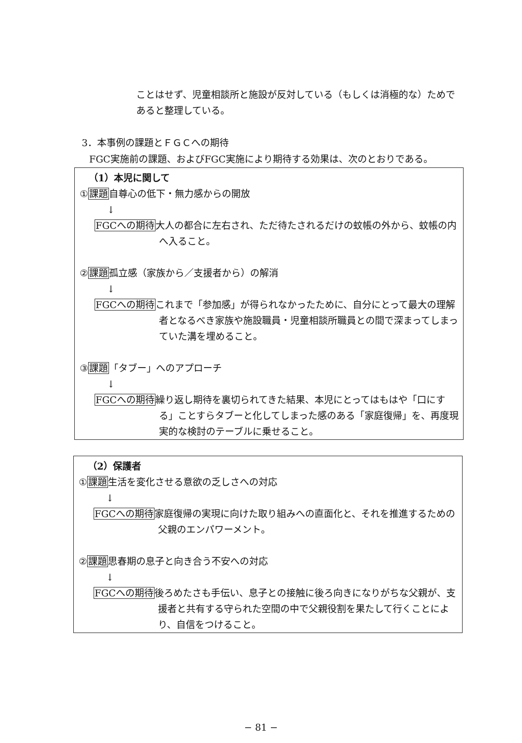ことはせず、児童相談所と施設が反対している（もしくは消極的な）ためであると整理している。
3．本事例の課題とＦＧＣへの期待
FGC実施前の課題、およびFGC実施により期待する効果は、次のとおりである。
（1）本児に関して
①課題自尊心の低下・無力感からの開放
↓
FGCへの期待大人の都合に左右され、ただ待たされるだけの蚊帳の外から、蚊帳の内へ入ること。
②課題孤立感（家族から／支援者から）の解消
↓
FGCへの期待これまで「参加感」が得られなかったために、自分にとって最大の理解者となるべき家族や施設職員・児童相談所職員との間で深まってしまっていた溝を埋めること。
③課題「タブー」へのアプローチ
↓
FGCへの期待繰り返し期待を裏切られてきた結果、本児にとってはもはや「口にする」ことすらタブーと化してしまった感のある「家庭復帰」を、再度現実的な検討のテーブルに乗せること。
（2）保護者
①課題生活を変化させる意欲の乏しさへの対応
↓
FGCへの期待家庭復帰の実現に向けた取り組みへの直面化と、それを推進するための父親のエンパワーメント。
②課題思春期の息子と向き合う不安への対応
↓
FGCへの期待後ろめたさも手伝い、息子との接触に後ろ向きになりがちな父親が、支援者と共有する守られた空間の中で父親役割を果たして行くことにより、自信をつけること。
− 81 −